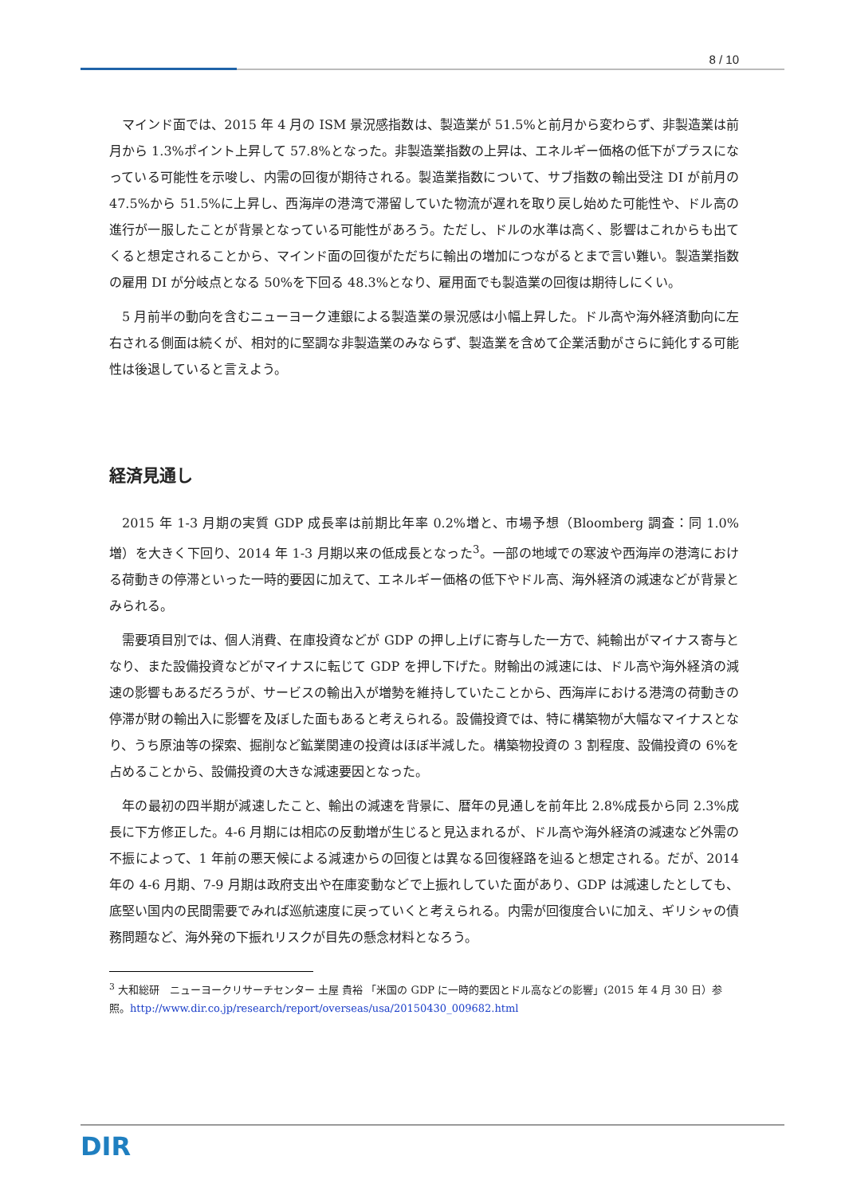8 / 10
マインド面では、2015 年 4 月の ISM 景況感指数は、製造業が 51.5%と前月から変わらず、非製造業は前月から 1.3%ポイント上昇して 57.8%となった。非製造業指数の上昇は、エネルギー価格の低下がプラスになっている可能性を示唆し、内需の回復が期待される。製造業指数について、サブ指数の輸出受注 DI が前月の 47.5%から 51.5%に上昇し、西海岸の港湾で滞留していた物流が遅れを取り戻し始めた可能性や、ドル高の進行が一服したことが背景となっている可能性があろう。ただし、ドルの水準は高く、影響はこれからも出てくると想定されることから、マインド面の回復がただちに輸出の増加につながるとまで言い難い。製造業指数の雇用 DI が分岐点となる 50%を下回る 48.3%となり、雇用面でも製造業の回復は期待しにくい。
5 月前半の動向を含むニューヨーク連銀による製造業の景況感は小幅上昇した。ドル高や海外経済動向に左右される側面は続くが、相対的に堅調な非製造業のみならず、製造業を含めて企業活動がさらに鈍化する可能性は後退していると言えよう。
経済見通し
2015 年 1-3 月期の実質 GDP 成長率は前期比年率 0.2%増と、市場予想（Bloomberg 調査：同 1.0%増）を大きく下回り、2014 年 1-3 月期以来の低成長となった<sup>3</sup>。一部の地域での寒波や西海岸の港湾における荷動きの停滞といった一時的要因に加えて、エネルギー価格の低下やドル高、海外経済の減速などが背景とみられる。
需要項目別では、個人消費、在庫投資などが GDP の押し上げに寄与した一方で、純輸出がマイナス寄与となり、また設備投資などがマイナスに転じて GDP を押し下げた。財輸出の減速には、ドル高や海外経済の減速の影響もあるだろうが、サービスの輸出入が増勢を維持していたことから、西海岸における港湾の荷動きの停滞が財の輸出入に影響を及ぼした面もあると考えられる。設備投資では、特に構築物が大幅なマイナスとなり、うち原油等の探索、掘削など鉱業関連の投資はほぼ半減した。構築物投資の 3 割程度、設備投資の 6%を占めることから、設備投資の大きな減速要因となった。
年の最初の四半期が減速したこと、輸出の減速を背景に、暦年の見通しを前年比 2.8%成長から同 2.3%成長に下方修正した。4-6 月期には相応の反動増が生じると見込まれるが、ドル高や海外経済の減速など外需の不振によって、1 年前の悪天候による減速からの回復とは異なる回復経路を辿ると想定される。だが、2014 年の 4-6 月期、7-9 月期は政府支出や在庫変動などで上振れしていた面があり、GDP は減速したとしても、底堅い国内の民間需要でみれば巡航速度に戻っていくと考えられる。内需が回復度合いに加え、ギリシャの債務問題など、海外発の下振れリスクが目先の懸念材料となろう。
<sup>3</sup> 大和総研　ニューヨークリサーチセンター 土屋 貴裕 「米国の GDP に一時的要因とドル高などの影響」(2015 年 4 月 30 日）参照。http://www.dir.co.jp/research/report/overseas/usa/20150430_009682.html
DIR